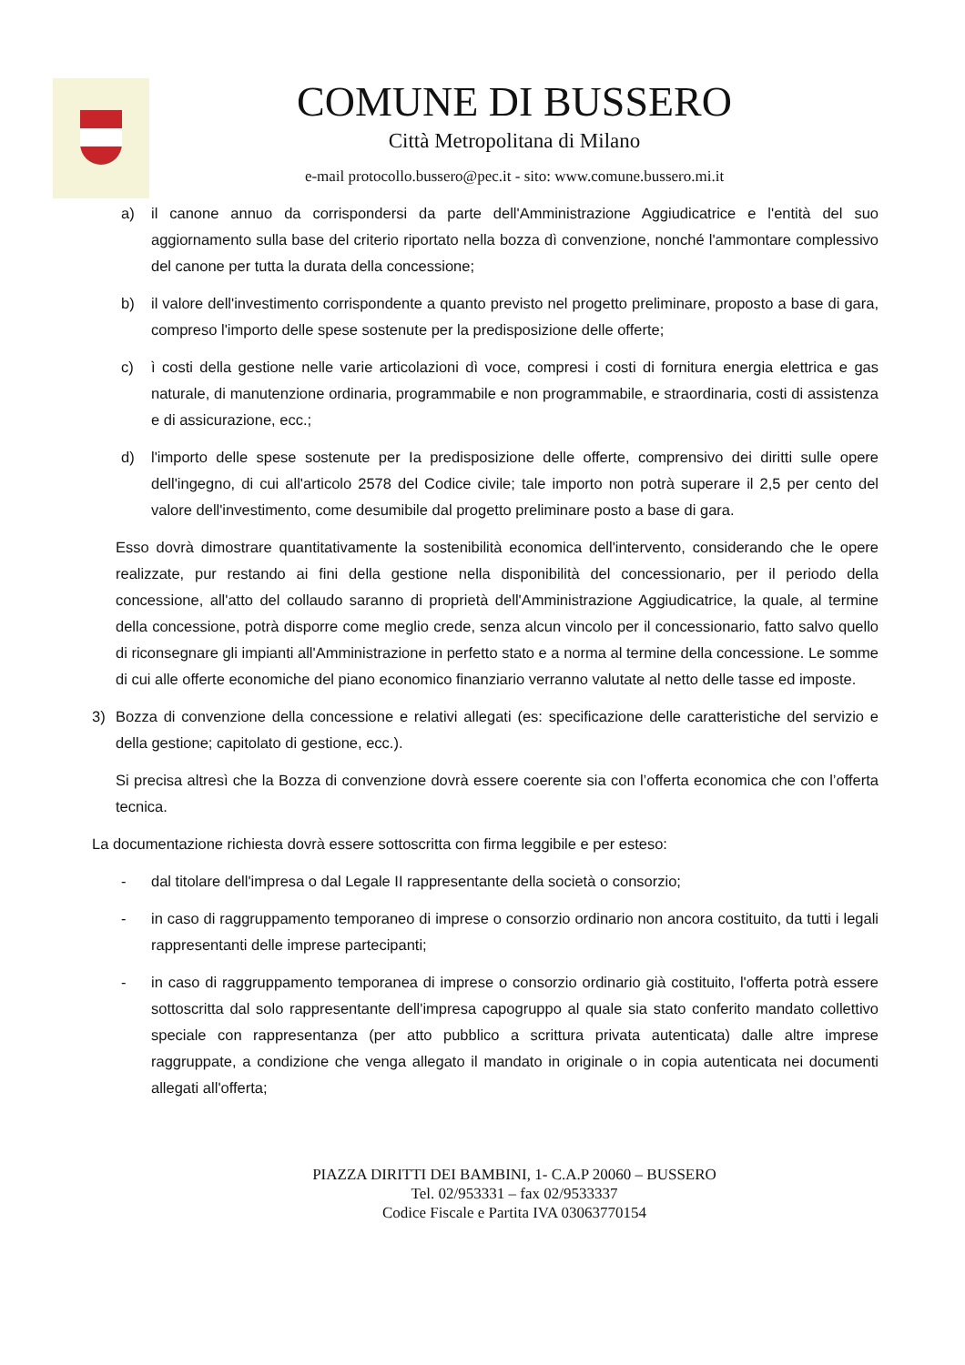COMUNE DI BUSSERO
Città Metropolitana di Milano
e-mail protocollo.bussero@pec.it - sito: www.comune.bussero.mi.it
a) il canone annuo da corrispondersi da parte dell'Amministrazione Aggiudicatrice e l'entità del suo aggiornamento sulla base del criterio riportato nella bozza dì convenzione, nonché l'ammontare complessivo del canone per tutta la durata della concessione;
b) il valore dell'investimento corrispondente a quanto previsto nel progetto preliminare, proposto a base di gara, compreso l'importo delle spese sostenute per la predisposizione delle offerte;
c) ì costi della gestione nelle varie articolazioni dì voce, compresi i costi di fornitura energia elettrica e gas naturale, di manutenzione ordinaria, programmabile e non programmabile, e straordinaria, costi di assistenza e di assicurazione, ecc.;
d) l'importo delle spese sostenute per Ia predisposizione delle offerte, comprensivo dei diritti sulle opere dell'ingegno, di cui all'articolo 2578 del Codice civile; tale importo non potrà superare il 2,5 per cento del valore dell'investimento, come desumibile dal progetto preliminare posto a base di gara.
Esso dovrà dimostrare quantitativamente la sostenibilità economica dell'intervento, considerando che le opere realizzate, pur restando ai fini della gestione nella disponibilità del concessionario, per il periodo della concessione, all'atto del collaudo saranno di proprietà dell'Amministrazione Aggiudicatrice, la quale, al termine della concessione, potrà disporre come meglio crede, senza alcun vincolo per il concessionario, fatto salvo quello di riconsegnare gli impianti all'Amministrazione in perfetto stato e a norma al termine della concessione. Le somme di cui alle offerte economiche del piano economico finanziario verranno valutate al netto delle tasse ed imposte.
3) Bozza di convenzione della concessione e relativi allegati (es: specificazione delle caratteristiche del servizio e della gestione; capitolato di gestione, ecc.).
Si precisa altresì che la Bozza di convenzione dovrà essere coerente sia con l’offerta economica che con l’offerta tecnica.
La documentazione richiesta dovrà essere sottoscritta con firma leggibile e per esteso:
- dal titolare dell'impresa o dal Legale II rappresentante della società o consorzio;
- in caso di raggruppamento temporaneo di imprese o consorzio ordinario non ancora costituito, da tutti i legali rappresentanti delle imprese partecipanti;
- in caso di raggruppamento temporanea di imprese o consorzio ordinario già costituito, l'offerta potrà essere sottoscritta dal solo rappresentante dell'impresa capogruppo al quale sia stato conferito mandato collettivo speciale con rappresentanza (per atto pubblico a scrittura privata autenticata) dalle altre imprese raggruppate, a condizione che venga allegato il mandato in originale o in copia autenticata nei documenti allegati all'offerta;
PIAZZA DIRITTI DEI BAMBINI, 1- C.A.P 20060 – BUSSERO
Tel. 02/953331 – fax 02/9533337
Codice Fiscale e Partita IVA 03063770154